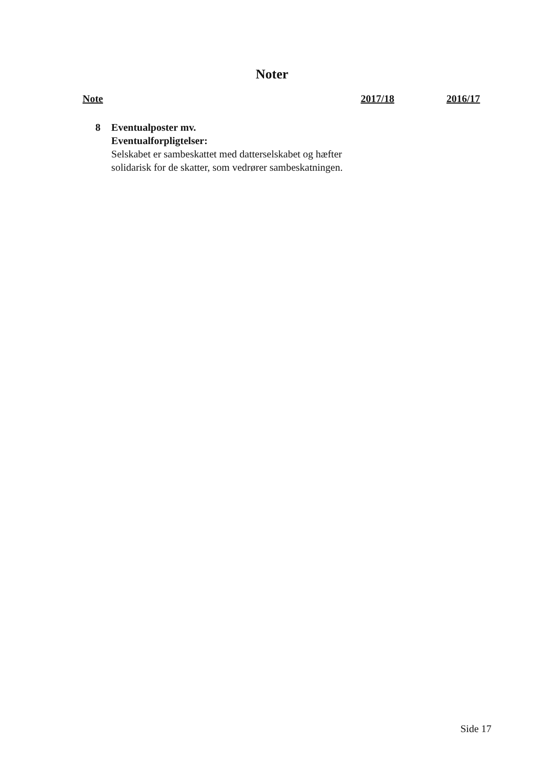Noter
| Note | | 2017/18 | 2016/17 |
| --- | --- | --- | --- |
| 8 | Eventualposter mv. Eventualforpligtelser: Selskabet er sambeskattet med datterselskabet og hæfter solidarisk for de skatter, som vedrører sambeskatningen. | | |
Side 17